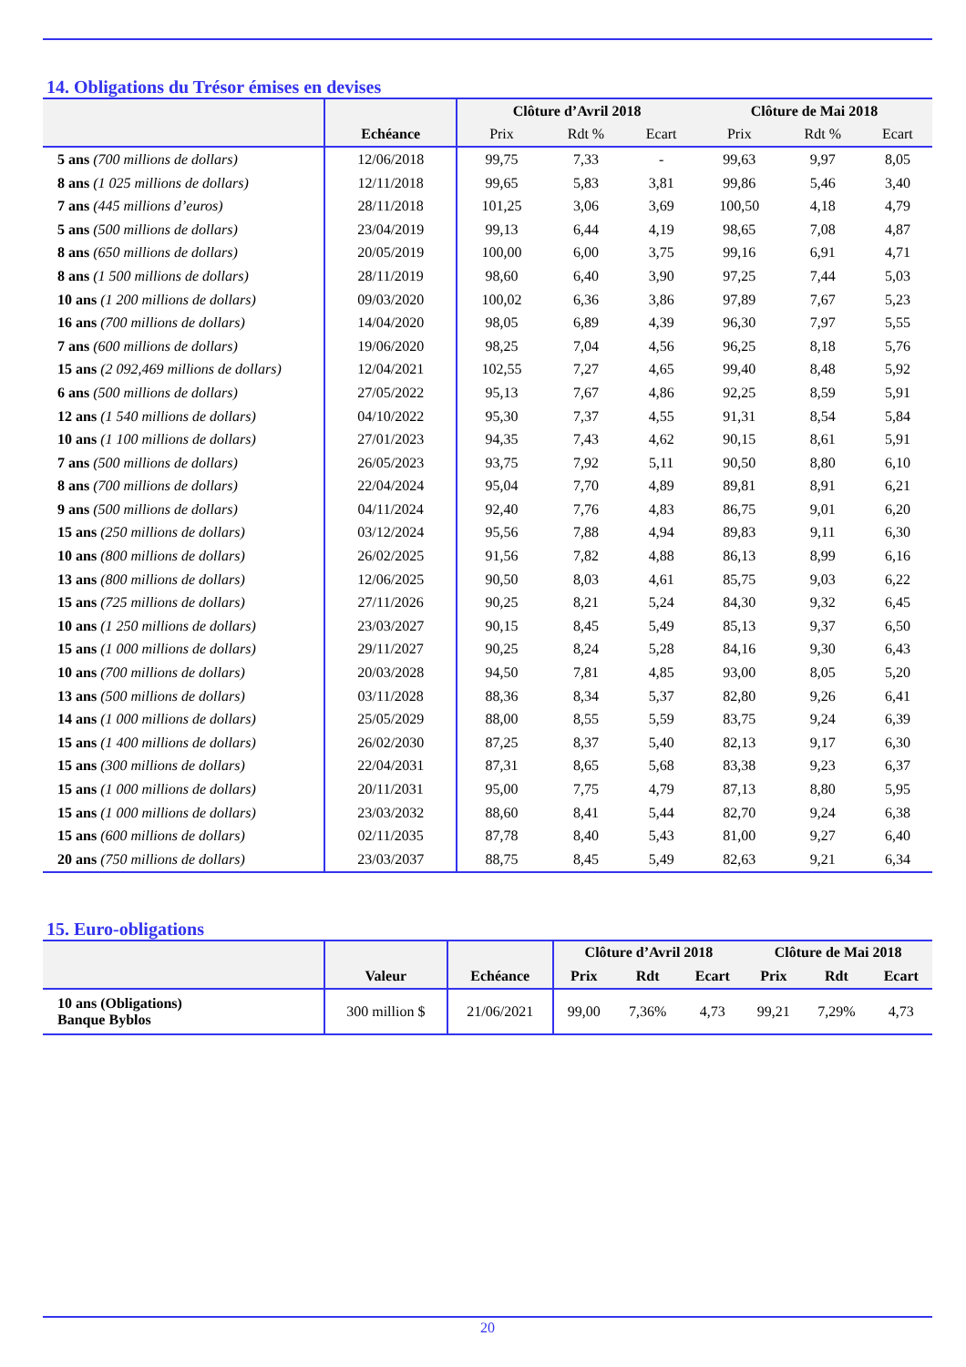14. Obligations du Trésor émises en devises
| | | Clôture d’Avril 2018 | | | Clôture de Mai 2018 | | |
| --- | --- | --- | --- | --- | --- | --- | --- |
| | Echéance | Prix | Rdt % | Ecart | Prix | Rdt % | Ecart |
| 5 ans (700 millions de dollars) | 12/06/2018 | 99,75 | 7,33 | - | 99,63 | 9,97 | 8,05 |
| 8 ans (1 025 millions de dollars) | 12/11/2018 | 99,65 | 5,83 | 3,81 | 99,86 | 5,46 | 3,40 |
| 7 ans (445 millions d’euros) | 28/11/2018 | 101,25 | 3,06 | 3,69 | 100,50 | 4,18 | 4,79 |
| 5 ans (500 millions de dollars) | 23/04/2019 | 99,13 | 6,44 | 4,19 | 98,65 | 7,08 | 4,87 |
| 8 ans (650 millions de dollars) | 20/05/2019 | 100,00 | 6,00 | 3,75 | 99,16 | 6,91 | 4,71 |
| 8 ans (1 500 millions de dollars) | 28/11/2019 | 98,60 | 6,40 | 3,90 | 97,25 | 7,44 | 5,03 |
| 10 ans (1 200 millions de dollars) | 09/03/2020 | 100,02 | 6,36 | 3,86 | 97,89 | 7,67 | 5,23 |
| 16 ans (700 millions de dollars) | 14/04/2020 | 98,05 | 6,89 | 4,39 | 96,30 | 7,97 | 5,55 |
| 7 ans (600 millions de dollars) | 19/06/2020 | 98,25 | 7,04 | 4,56 | 96,25 | 8,18 | 5,76 |
| 15 ans (2 092,469 millions de dollars) | 12/04/2021 | 102,55 | 7,27 | 4,65 | 99,40 | 8,48 | 5,92 |
| 6 ans (500 millions de dollars) | 27/05/2022 | 95,13 | 7,67 | 4,86 | 92,25 | 8,59 | 5,91 |
| 12 ans (1 540 millions de dollars) | 04/10/2022 | 95,30 | 7,37 | 4,55 | 91,31 | 8,54 | 5,84 |
| 10 ans (1 100 millions de dollars) | 27/01/2023 | 94,35 | 7,43 | 4,62 | 90,15 | 8,61 | 5,91 |
| 7 ans (500 millions de dollars) | 26/05/2023 | 93,75 | 7,92 | 5,11 | 90,50 | 8,80 | 6,10 |
| 8 ans (700 millions de dollars) | 22/04/2024 | 95,04 | 7,70 | 4,89 | 89,81 | 8,91 | 6,21 |
| 9 ans (500 millions de dollars) | 04/11/2024 | 92,40 | 7,76 | 4,83 | 86,75 | 9,01 | 6,20 |
| 15 ans (250 millions de dollars) | 03/12/2024 | 95,56 | 7,88 | 4,94 | 89,83 | 9,11 | 6,30 |
| 10 ans (800 millions de dollars) | 26/02/2025 | 91,56 | 7,82 | 4,88 | 86,13 | 8,99 | 6,16 |
| 13 ans (800 millions de dollars) | 12/06/2025 | 90,50 | 8,03 | 4,61 | 85,75 | 9,03 | 6,22 |
| 15 ans (725 millions de dollars) | 27/11/2026 | 90,25 | 8,21 | 5,24 | 84,30 | 9,32 | 6,45 |
| 10 ans (1 250 millions de dollars) | 23/03/2027 | 90,15 | 8,45 | 5,49 | 85,13 | 9,37 | 6,50 |
| 15 ans (1 000 millions de dollars) | 29/11/2027 | 90,25 | 8,24 | 5,28 | 84,16 | 9,30 | 6,43 |
| 10 ans (700 millions de dollars) | 20/03/2028 | 94,50 | 7,81 | 4,85 | 93,00 | 8,05 | 5,20 |
| 13 ans (500 millions de dollars) | 03/11/2028 | 88,36 | 8,34 | 5,37 | 82,80 | 9,26 | 6,41 |
| 14 ans (1 000 millions de dollars) | 25/05/2029 | 88,00 | 8,55 | 5,59 | 83,75 | 9,24 | 6,39 |
| 15 ans (1 400 millions de dollars) | 26/02/2030 | 87,25 | 8,37 | 5,40 | 82,13 | 9,17 | 6,30 |
| 15 ans (300 millions de dollars) | 22/04/2031 | 87,31 | 8,65 | 5,68 | 83,38 | 9,23 | 6,37 |
| 15 ans (1 000 millions de dollars) | 20/11/2031 | 95,00 | 7,75 | 4,79 | 87,13 | 8,80 | 5,95 |
| 15 ans (1 000 millions de dollars) | 23/03/2032 | 88,60 | 8,41 | 5,44 | 82,70 | 9,24 | 6,38 |
| 15 ans (600 millions de dollars) | 02/11/2035 | 87,78 | 8,40 | 5,43 | 81,00 | 9,27 | 6,40 |
| 20 ans (750 millions de dollars) | 23/03/2037 | 88,75 | 8,45 | 5,49 | 82,63 | 9,21 | 6,34 |
15. Euro-obligations
| | | | Clôture d’Avril 2018 | | | Clôture de Mai 2018 | | |
| --- | --- | --- | --- | --- | --- | --- | --- | --- |
| | Valeur | Echéance | Prix | Rdt | Ecart | Prix | Rdt | Ecart |
| 10 ans (Obligations) Banque Byblos | 300 million $ | 21/06/2021 | 99,00 | 7,36% | 4,73 | 99,21 | 7,29% | 4,73 |
20